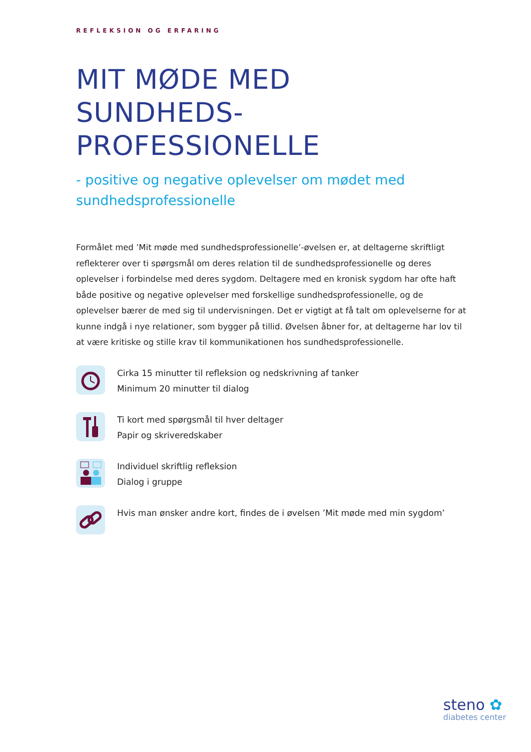REFLEKSION OG ERFARING
MIT MØDE MED SUNDHEDS-
PROFESSIONELLE
- positive og negative oplevelser om mødet med sundhedsprofessionelle
Formålet med ’Mit møde med sundhedsprofessionelle’-øvelsen er, at deltagerne skriftligt reflekterer over ti spørgsmål om deres relation til de sundhedsprofessionelle og deres oplevelser i forbindelse med deres sygdom. Deltagere med en kronisk sygdom har ofte haft både positive og negative oplevelser med forskellige sundhedsprofessionelle, og de oplevelser bærer de med sig til undervisningen. Det er vigtigt at få talt om oplevelserne for at kunne indgå i nye relationer, som bygger på tillid. Øvelsen åbner for, at deltagerne har lov til at være kritiske og stille krav til kommunikationen hos sundhedsprofessionelle.
Cirka 15 minutter til refleksion og nedskrivning af tanker
Minimum 20 minutter til dialog
Ti kort med spørgsmål til hver deltager
Papir og skriveredskaber
Individuel skriftlig refleksion
Dialog i gruppe
Hvis man ønsker andre kort, findes de i øvelsen ’Mit møde med min sygdom’
steno ✿
diabetes center